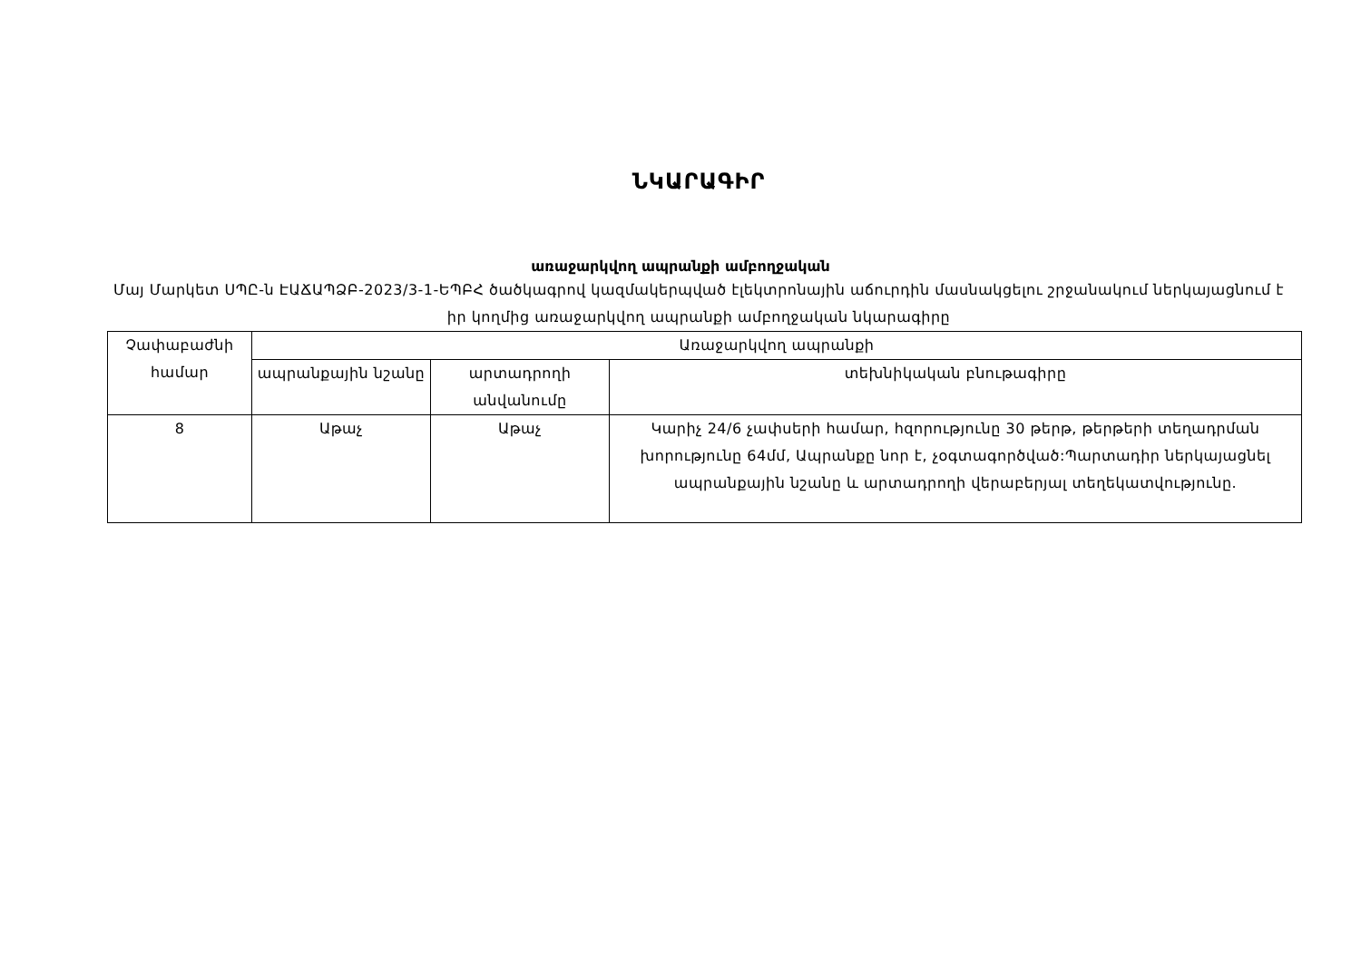ՆԿԱՐԱԳԻՐ
առաջարկվող ապրանքի ամբողջական
Մայ Մարկետ ՍՊԸ-ն ԷԱՃԱՊՁԲ-2023/3-1-ԵՊԲՀ ծածկագրով կազմակերպված էլեկտրոնային աճուրդին մասնակցելու շրջանակում ներկայացնում է իր կողմից առաջարկվող ապրանքի ամբողջական նկարագիրը
| Չափաբաժնի համար | Առաջարկվող ապրանքի | | |
| --- | --- | --- | --- |
| | ապրանքային նշանը | արտադրողի անվանումը | տեխնիկական բնութագիրը |
| 8 | Աթաչ | Աթաչ | Կարիչ 24/6 չափսերի համար, հզորությունը 30 թերթ, թերթերի տեղադրման խորությունը 64մմ, Ապրանքը նոր է, չօգտագործված:Պարտադիր ներկայացնել ապրանքային նշանը և արտադրողի վերաբերյալ տեղեկատվությունը. |